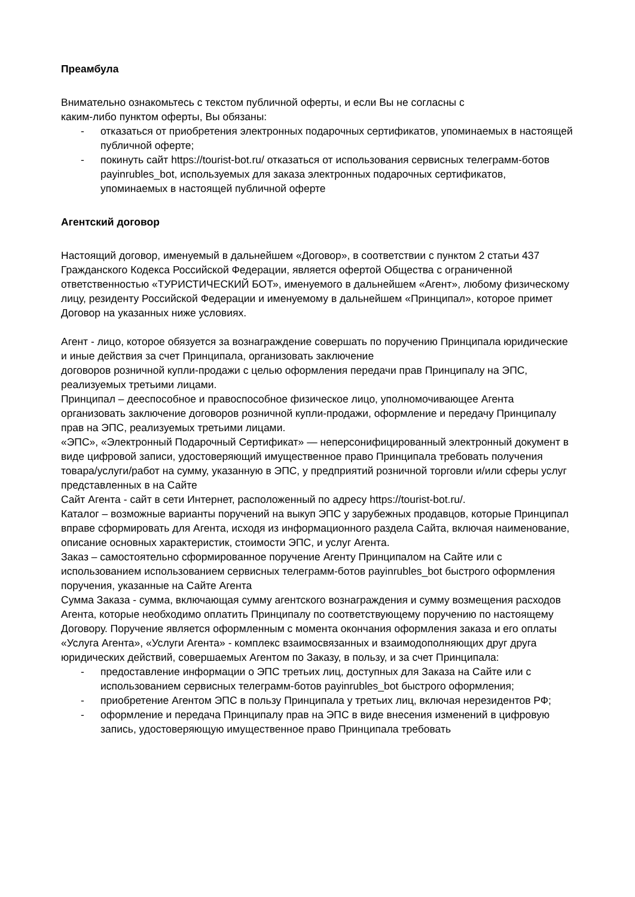Преамбула
Внимательно ознакомьтесь с текстом публичной оферты, и если Вы не согласны с
каким-либо пунктом оферты, Вы обязаны:
- отказаться от приобретения электронных подарочных сертификатов, упоминаемых в настоящей публичной оферте;
- покинуть сайт https://tourist-bot.ru/ отказаться от использования сервисных телеграмм-ботов payinrubles_bot, используемых для заказа электронных подарочных сертификатов, упоминаемых в настоящей публичной оферте
Агентский договор
Настоящий договор, именуемый в дальнейшем «Договор», в соответствии с пунктом 2 статьи 437 Гражданского Кодекса Российской Федерации, является офертой Общества с ограниченной ответственностью «ТУРИСТИЧЕСКИЙ БОТ», именуемого в дальнейшем «Агент», любому физическому лицу, резиденту Российской Федерации и именуемому в дальнейшем «Принципал», которое примет Договор на указанных ниже условиях.
Агент - лицо, которое обязуется за вознаграждение совершать по поручению Принципала юридические и иные действия за счет Принципала, организовать заключение
договоров розничной купли-продажи с целью оформления передачи прав Принципалу на ЭПС, реализуемых третьими лицами.
Принципал – дееспособное и правоспособное физическое лицо, уполномочивающее Агента организовать заключение договоров розничной купли-продажи, оформление и передачу Принципалу прав на ЭПС, реализуемых третьими лицами.
«ЭПС», «Электронный Подарочный Сертификат» — неперсонифицированный электронный документ в виде цифровой записи, удостоверяющий имущественное право Принципала требовать получения товара/услуги/работ на сумму, указанную в ЭПС, у предприятий розничной торговли и/или сферы услуг представленных в на Сайте
Сайт Агента - сайт в сети Интернет, расположенный по адресу https://tourist-bot.ru/.
Каталог – возможные варианты поручений на выкуп ЭПС у зарубежных продавцов, которые Принципал вправе сформировать для Агента, исходя из информационного раздела Сайта, включая наименование, описание основных характеристик, стоимости ЭПС, и услуг Агента.
Заказ – самостоятельно сформированное поручение Агенту Принципалом на Сайте или с использованием использованием сервисных телеграмм-ботов payinrubles_bot быстрого оформления поручения, указанные на Сайте Агента
Сумма Заказа - сумма, включающая сумму агентского вознаграждения и сумму возмещения расходов Агента, которые необходимо оплатить Принципалу по соответствующему поручению по настоящему Договору. Поручение является оформленным с момента окончания оформления заказа и его оплаты
«Услуга Агента», «Услуги Агента» - комплекс взаимосвязанных и взаимодополняющих друг друга юридических действий, совершаемых Агентом по Заказу, в пользу, и за счет Принципала:
- предоставление информации о ЭПС третьих лиц, доступных для Заказа на Сайте или с использованием сервисных телеграмм-ботов payinrubles_bot быстрого оформления;
- приобретение Агентом ЭПС в пользу Принципала у третьих лиц, включая нерезидентов РФ;
- оформление и передача Принципалу прав на ЭПС в виде внесения изменений в цифровую запись, удостоверяющую имущественное право Принципала требовать